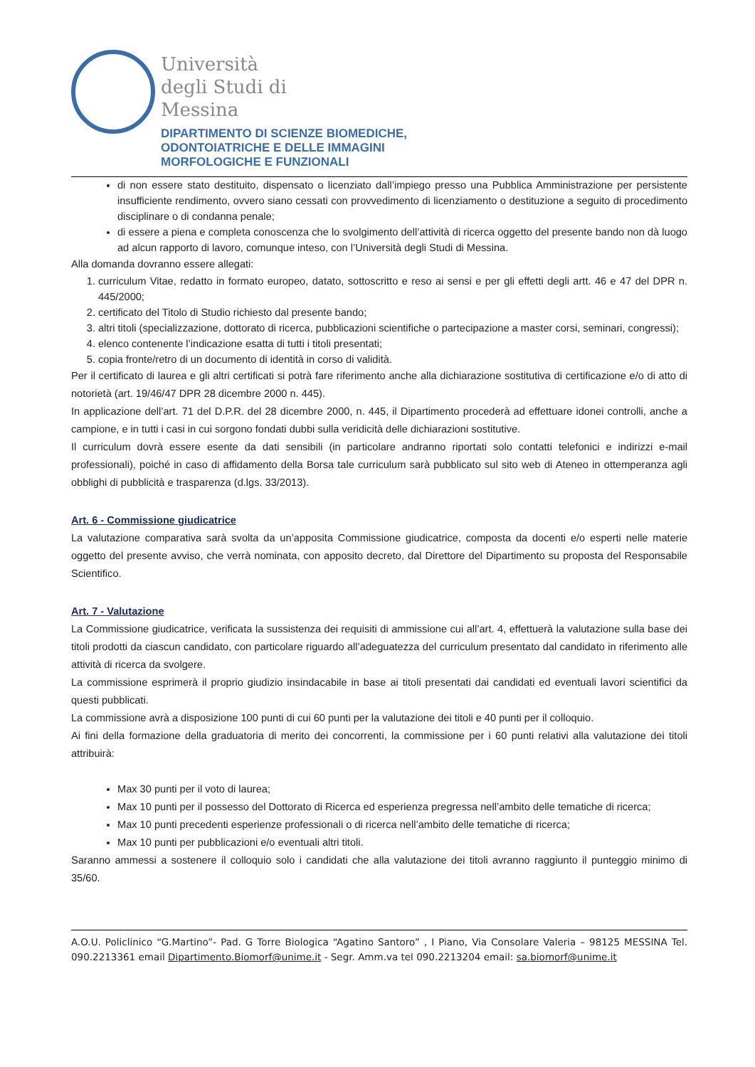Università
degli Studi di
Messina
DIPARTIMENTO DI SCIENZE BIOMEDICHE,
ODONTOIATRICHE E DELLE IMMAGINI
MORFOLOGICHE E FUNZIONALI
di non essere stato destituito, dispensato o licenziato dall’impiego presso una Pubblica Amministrazione per persistente insufficiente rendimento, ovvero siano cessati con provvedimento di licenziamento o destituzione a seguito di procedimento disciplinare o di condanna penale;
di essere a piena e completa conoscenza che lo svolgimento dell’attività di ricerca oggetto del presente bando non dà luogo ad alcun rapporto di lavoro, comunque inteso, con l’Università degli Studi di Messina.
Alla domanda dovranno essere allegati:
1. curriculum Vitae, redatto in formato europeo, datato, sottoscritto e reso ai sensi e per gli effetti degli artt. 46 e 47 del DPR n. 445/2000;
2. certificato del Titolo di Studio richiesto dal presente bando;
3. altri titoli (specializzazione, dottorato di ricerca, pubblicazioni scientifiche o partecipazione a master corsi, seminari, congressi);
4. elenco contenente l’indicazione esatta di tutti i titoli presentati;
5. copia fronte/retro di un documento di identità in corso di validità.
Per il certificato di laurea e gli altri certificati si potrà fare riferimento anche alla dichiarazione sostitutiva di certificazione e/o di atto di notorietà (art. 19/46/47 DPR 28 dicembre 2000 n. 445).
In applicazione dell’art. 71 del D.P.R. del 28 dicembre 2000, n. 445, il Dipartimento procederà ad effettuare idonei controlli, anche a campione, e in tutti i casi in cui sorgono fondati dubbi sulla veridicità delle dichiarazioni sostitutive.
Il curriculum dovrà essere esente da dati sensibili (in particolare andranno riportati solo contatti telefonici e indirizzi e-mail professionali), poiché in caso di affidamento della Borsa tale curriculum sarà pubblicato sul sito web di Ateneo in ottemperanza agli obblighi di pubblicità e trasparenza (d.lgs. 33/2013).
Art. 6 - Commissione giudicatrice
La valutazione comparativa sarà svolta da un’apposita Commissione giudicatrice, composta da docenti e/o esperti nelle materie oggetto del presente avviso, che verrà nominata, con apposito decreto, dal Direttore del Dipartimento su proposta del Responsabile Scientifico.
Art. 7 - Valutazione
La Commissione giudicatrice, verificata la sussistenza dei requisiti di ammissione cui all’art. 4, effettuerà la valutazione sulla base dei titoli prodotti da ciascun candidato, con particolare riguardo all’adeguatezza del curriculum presentato dal candidato in riferimento alle attività di ricerca da svolgere.
La commissione esprimerà il proprio giudizio insindacabile in base ai titoli presentati dai candidati ed eventuali lavori scientifici da questi pubblicati.
La commissione avrà a disposizione 100 punti di cui 60 punti per la valutazione dei titoli e 40 punti per il colloquio.
Ai fini della formazione della graduatoria di merito dei concorrenti, la commissione per i 60 punti relativi alla valutazione dei titoli attribuirà:
Max 30 punti per il voto di laurea;
Max 10 punti per il possesso del Dottorato di Ricerca ed esperienza pregressa nell’ambito delle tematiche di ricerca;
Max 10 punti precedenti esperienze professionali o di ricerca nell’ambito delle tematiche di ricerca;
Max 10 punti per pubblicazioni e/o eventuali altri titoli.
Saranno ammessi a sostenere il colloquio solo i candidati che alla valutazione dei titoli avranno raggiunto il punteggio minimo di 35/60.
A.O.U. Policlinico “G.Martino”- Pad. G Torre Biologica “Agatino Santoro” , I Piano, Via Consolare Valeria – 98125 MESSINA Tel. 090.2213361 email Dipartimento.Biomorf@unime.it - Segr. Amm.va tel 090.2213204 email: sa.biomorf@unime.it